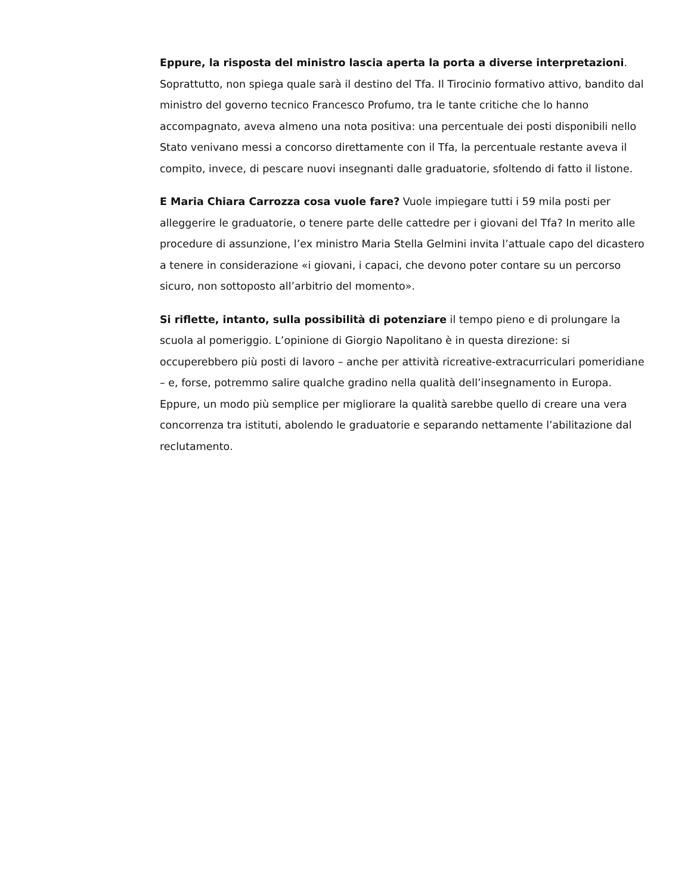Eppure, la risposta del ministro lascia aperta la porta a diverse interpretazioni. Soprattutto, non spiega quale sarà il destino del Tfa. Il Tirocinio formativo attivo, bandito dal ministro del governo tecnico Francesco Profumo, tra le tante critiche che lo hanno accompagnato, aveva almeno una nota positiva: una percentuale dei posti disponibili nello Stato venivano messi a concorso direttamente con il Tfa, la percentuale restante aveva il compito, invece, di pescare nuovi insegnanti dalle graduatorie, sfoltendo di fatto il listone.
E Maria Chiara Carrozza cosa vuole fare? Vuole impiegare tutti i 59 mila posti per alleggerire le graduatorie, o tenere parte delle cattedre per i giovani del Tfa? In merito alle procedure di assunzione, l’ex ministro Maria Stella Gelmini invita l’attuale capo del dicastero a tenere in considerazione «i giovani, i capaci, che devono poter contare su un percorso sicuro, non sottoposto all’arbitrio del momento».
Si riflette, intanto, sulla possibilità di potenziare il tempo pieno e di prolungare la scuola al pomeriggio. L’opinione di Giorgio Napolitano è in questa direzione: si occuperebbero più posti di lavoro – anche per attività ricreative-extracurriculari pomeridiane – e, forse, potremmo salire qualche gradino nella qualità dell’insegnamento in Europa. Eppure, un modo più semplice per migliorare la qualità sarebbe quello di creare una vera concorrenza tra istituti, abolendo le graduatorie e separando nettamente l’abilitazione dal reclutamento.